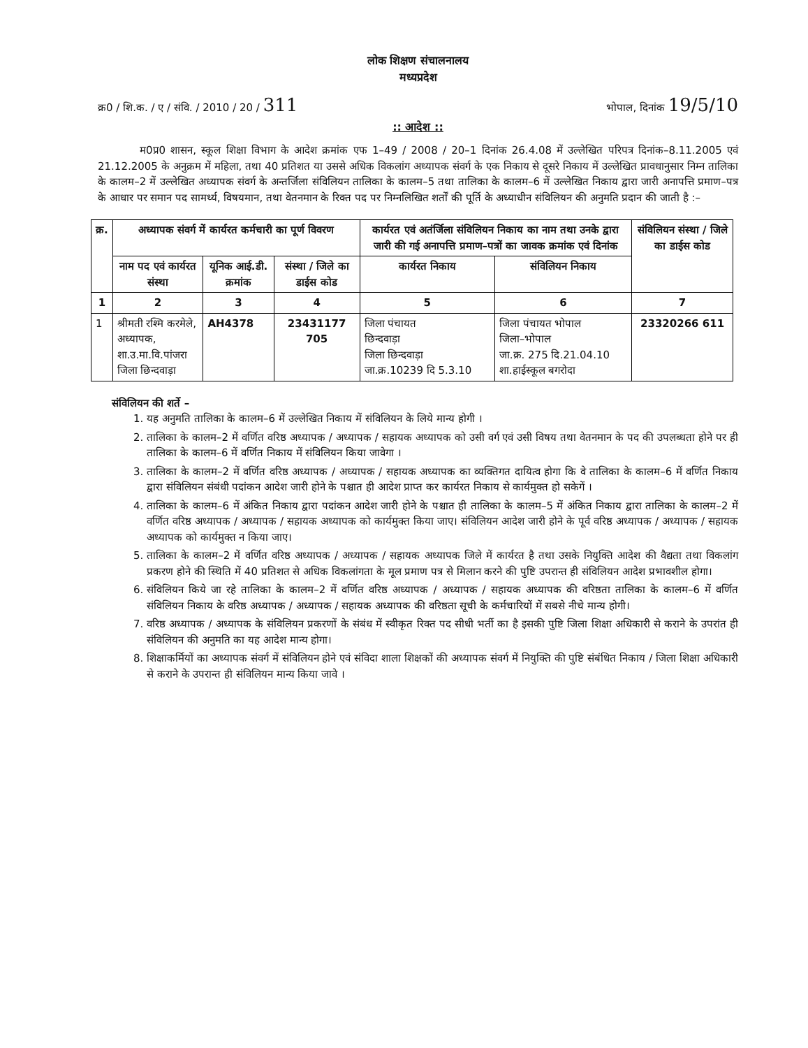लोक शिक्षण संचालनालय
मध्यप्रदेश
क्र0 / शि.क. / ए / संवि. / 2010 / 20 / 311 भोपाल, दिनांक 19/5/10
:: आदेश ::
म0प्र0 शासन, स्कूल शिक्षा विभाग के आदेश क्रमांक एफ 1–49 / 2008 / 20–1 दिनांक 26.4.08 में उल्लेखित परिपत्र दिनांक–8.11.2005 एवं 21.12.2005 के अनुक्रम में महिला, तथा 40 प्रतिशत या उससे अधिक विकलांग अध्यापक संवर्ग के एक निकाय से दूसरे निकाय में उल्लेखित प्रावधानुसार निम्न तालिका के कालम–2 में उल्लेखित अध्यापक संवर्ग के अन्तर्जिला संविलियन तालिका के कालम–5 तथा तालिका के कालम–6 में उल्लेखित निकाय द्वारा जारी अनापत्ति प्रमाण–पत्र के आधार पर समान पद सामर्थ्य, विषयमान, तथा वेतनमान के रिक्त पद पर निम्नलिखित शर्तों की पूर्ति के अध्याधीन संविलियन की अनुमति प्रदान की जाती है :–
| क्र. | अध्यापक संवर्ग में कार्यरत कर्मचारी का पूर्ण विवरण | | | कार्यरत एवं अतंर्जिला संविलियन निकाय का नाम तथा उनके द्वारा जारी की गई अनापत्ति प्रमाण–पत्रों का जावक क्रमांक एवं दिनांक | | संविलियन संस्था / जिले का डाईस कोड |
| --- | --- | --- | --- | --- | --- | --- |
| | नाम पद एवं कार्यरत संस्था | यूनिक आई.डी. क्रमांक | संस्था / जिले का डाईस कोड | कार्यरत निकाय | संविलियन निकाय | |
| 1 | 2 | 3 | 4 | 5 | 6 | 7 |
| 1 | श्रीमती रश्मि करमेले, अध्यापक, शा.उ.मा.वि.पांजरा जिला छिन्दवाड़ा | AH4378 | 23431177 705 | जिला पंचायत छिन्दवाड़ा जिला छिन्दवाड़ा जा.क्र.10239 दि 5.3.10 | जिला पंचायत भोपाल जिला–भोपाल जा.क्र. 275 दि.21.04.10 शा.हाईस्कूल बगरोदा | 23320266 611 |
संविलियन की शर्ते –
1. यह अनुमति तालिका के कालम–6 में उल्लेखित निकाय में संविलियन के लिये मान्य होगी ।
2. तालिका के कालम–2 में वर्णित वरिष्ठ अध्यापक / अध्यापक / सहायक अध्यापक को उसी वर्ग एवं उसी विषय तथा वेतनमान के पद की उपलब्धता होने पर ही तालिका के कालम–6 में वर्णित निकाय में संविलियन किया जावेगा ।
3. तालिका के कालम–2 में वर्णित वरिष्ठ अध्यापक / अध्यापक / सहायक अध्यापक का व्यक्तिगत दायित्व होगा कि वे तालिका के कालम–6 में वर्णित निकाय द्वारा संविलियन संबंधी पदांकन आदेश जारी होने के पश्चात ही आदेश प्राप्त कर कार्यरत निकाय से कार्यमुक्त हो सकेगें ।
4. तालिका के कालम–6 में अंकित निकाय द्वारा पदांकन आदेश जारी होने के पश्चात ही तालिका के कालम–5 में अंकित निकाय द्वारा तालिका के कालम–2 में वर्णित वरिष्ठ अध्यापक / अध्यापक / सहायक अध्यापक को कार्यमुक्त किया जाए। संविलियन आदेश जारी होने के पूर्व वरिष्ठ अध्यापक / अध्यापक / सहायक अध्यापक को कार्यमुक्त न किया जाए।
5. तालिका के कालम–2 में वर्णित वरिष्ठ अध्यापक / अध्यापक / सहायक अध्यापक जिले में कार्यरत है तथा उसके नियुक्ति आदेश की वैद्यता तथा विकलांग प्रकरण होने की स्थिति में 40 प्रतिशत से अधिक विकलांगता के मूल प्रमाण पत्र से मिलान करने की पुष्टि उपरान्त ही संविलियन आदेश प्रभावशील होगा।
6. संविलियन किये जा रहे तालिका के कालम–2 में वर्णित वरिष्ठ अध्यापक / अध्यापक / सहायक अध्यापक की वरिष्ठता तालिका के कालम–6 में वर्णित संविलियन निकाय के वरिष्ठ अध्यापक / अध्यापक / सहायक अध्यापक की वरिष्ठता सूची के कर्मचारियों में सबसे नीचे मान्य होगी।
7. वरिष्ठ अध्यापक / अध्यापक के संविलियन प्रकरणों के संबंध में स्वीकृत रिक्त पद सीधी भर्ती का है इसकी पुष्टि जिला शिक्षा अधिकारी से कराने के उपरांत ही संविलियन की अनुमति का यह आदेश मान्य होगा।
8. शिक्षाकर्मियों का अध्यापक संवर्ग में संविलियन होने एवं संविदा शाला शिक्षकों की अध्यापक संवर्ग में नियुक्ति की पुष्टि संबंधित निकाय / जिला शिक्षा अधिकारी से कराने के उपरान्त ही संविलियन मान्य किया जावे ।